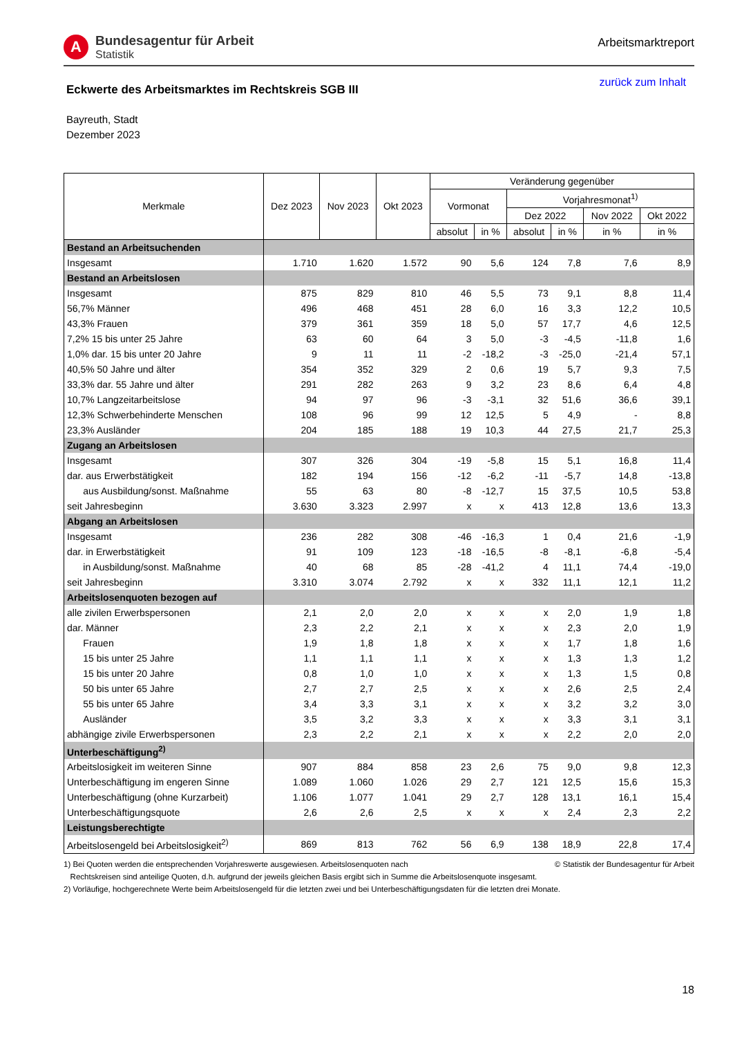A
Bundesagentur für Arbeit
Statistik
Arbeitsmarktreport
Eckwerte des Arbeitsmarktes im Rechtskreis SGB III
zurück zum Inhalt
Bayreuth, Stadt
Dezember 2023
| Merkmale | Dez 2023 | Nov 2023 | Okt 2023 | Veränderung gegenüber | | | | | |
| --- | --- | --- | --- | --- | --- | --- | --- | --- | --- |
| | | | | Vormonat | | Vorjahresmonat<sup>1)</sup> | | | |
| | | | | | | Dez 2022 | | Nov 2022 | Okt 2022 |
| | | | | absolut | in % | absolut | in % | in % | in % |
| Bestand an Arbeitsuchenden | | | | | | | | | |
| Insgesamt | 1.710 | 1.620 | 1.572 | 90 | 5,6 | 124 | 7,8 | 7,6 | 8,9 |
| Bestand an Arbeitslosen | | | | | | | | | |
| Insgesamt | 875 | 829 | 810 | 46 | 5,5 | 73 | 9,1 | 8,8 | 11,4 |
| 56,7% Männer | 496 | 468 | 451 | 28 | 6,0 | 16 | 3,3 | 12,2 | 10,5 |
| 43,3% Frauen | 379 | 361 | 359 | 18 | 5,0 | 57 | 17,7 | 4,6 | 12,5 |
| 7,2% 15 bis unter 25 Jahre | 63 | 60 | 64 | 3 | 5,0 | -3 | -4,5 | -11,8 | 1,6 |
| 1,0% dar. 15 bis unter 20 Jahre | 9 | 11 | 11 | -2 | -18,2 | -3 | -25,0 | -21,4 | 57,1 |
| 40,5% 50 Jahre und älter | 354 | 352 | 329 | 2 | 0,6 | 19 | 5,7 | 9,3 | 7,5 |
| 33,3% dar. 55 Jahre und älter | 291 | 282 | 263 | 9 | 3,2 | 23 | 8,6 | 6,4 | 4,8 |
| 10,7% Langzeitarbeitslose | 94 | 97 | 96 | -3 | -3,1 | 32 | 51,6 | 36,6 | 39,1 |
| 12,3% Schwerbehinderte Menschen | 108 | 96 | 99 | 12 | 12,5 | 5 | 4,9 | - | 8,8 |
| 23,3% Ausländer | 204 | 185 | 188 | 19 | 10,3 | 44 | 27,5 | 21,7 | 25,3 |
| Zugang an Arbeitslosen | | | | | | | | | |
| Insgesamt | 307 | 326 | 304 | -19 | -5,8 | 15 | 5,1 | 16,8 | 11,4 |
| dar. aus Erwerbstätigkeit | 182 | 194 | 156 | -12 | -6,2 | -11 | -5,7 | 14,8 | -13,8 |
| aus Ausbildung/sonst. Maßnahme | 55 | 63 | 80 | -8 | -12,7 | 15 | 37,5 | 10,5 | 53,8 |
| seit Jahresbeginn | 3.630 | 3.323 | 2.997 | x | x | 413 | 12,8 | 13,6 | 13,3 |
| Abgang an Arbeitslosen | | | | | | | | | |
| Insgesamt | 236 | 282 | 308 | -46 | -16,3 | 1 | 0,4 | 21,6 | -1,9 |
| dar. in Erwerbstätigkeit | 91 | 109 | 123 | -18 | -16,5 | -8 | -8,1 | -6,8 | -5,4 |
| in Ausbildung/sonst. Maßnahme | 40 | 68 | 85 | -28 | -41,2 | 4 | 11,1 | 74,4 | -19,0 |
| seit Jahresbeginn | 3.310 | 3.074 | 2.792 | x | x | 332 | 11,1 | 12,1 | 11,2 |
| Arbeitslosenquoten bezogen auf | | | | | | | | | |
| alle zivilen Erwerbspersonen | 2,1 | 2,0 | 2,0 | x | x | x | 2,0 | 1,9 | 1,8 |
| dar. Männer | 2,3 | 2,2 | 2,1 | x | x | x | 2,3 | 2,0 | 1,9 |
| Frauen | 1,9 | 1,8 | 1,8 | x | x | x | 1,7 | 1,8 | 1,6 |
| 15 bis unter 25 Jahre | 1,1 | 1,1 | 1,1 | x | x | x | 1,3 | 1,3 | 1,2 |
| 15 bis unter 20 Jahre | 0,8 | 1,0 | 1,0 | x | x | x | 1,3 | 1,5 | 0,8 |
| 50 bis unter 65 Jahre | 2,7 | 2,7 | 2,5 | x | x | x | 2,6 | 2,5 | 2,4 |
| 55 bis unter 65 Jahre | 3,4 | 3,3 | 3,1 | x | x | x | 3,2 | 3,2 | 3,0 |
| Ausländer | 3,5 | 3,2 | 3,3 | x | x | x | 3,3 | 3,1 | 3,1 |
| abhängige zivile Erwerbspersonen | 2,3 | 2,2 | 2,1 | x | x | x | 2,2 | 2,0 | 2,0 |
| Unterbeschäftigung<sup>2)</sup> | | | | | | | | | |
| Arbeitslosigkeit im weiteren Sinne | 907 | 884 | 858 | 23 | 2,6 | 75 | 9,0 | 9,8 | 12,3 |
| Unterbeschäftigung im engeren Sinne | 1.089 | 1.060 | 1.026 | 29 | 2,7 | 121 | 12,5 | 15,6 | 15,3 |
| Unterbeschäftigung (ohne Kurzarbeit) | 1.106 | 1.077 | 1.041 | 29 | 2,7 | 128 | 13,1 | 16,1 | 15,4 |
| Unterbeschäftigungsquote | 2,6 | 2,6 | 2,5 | x | x | x | 2,4 | 2,3 | 2,2 |
| Leistungsberechtigte | | | | | | | | | |
| Arbeitslosengeld bei Arbeitslosigkeit<sup>2)</sup> | 869 | 813 | 762 | 56 | 6,9 | 138 | 18,9 | 22,8 | 17,4 |
1) Bei Quoten werden die entsprechenden Vorjahreswerte ausgewiesen. Arbeitslosenquoten nach © Statistik der Bundesagentur für Arbeit
Rechtskreisen sind anteilige Quoten, d.h. aufgrund der jeweils gleichen Basis ergibt sich in Summe die Arbeitslosenquote insgesamt.
2) Vorläufige, hochgerechnete Werte beim Arbeitslosengeld für die letzten zwei und bei Unterbeschäftigungsdaten für die letzten drei Monate.
18